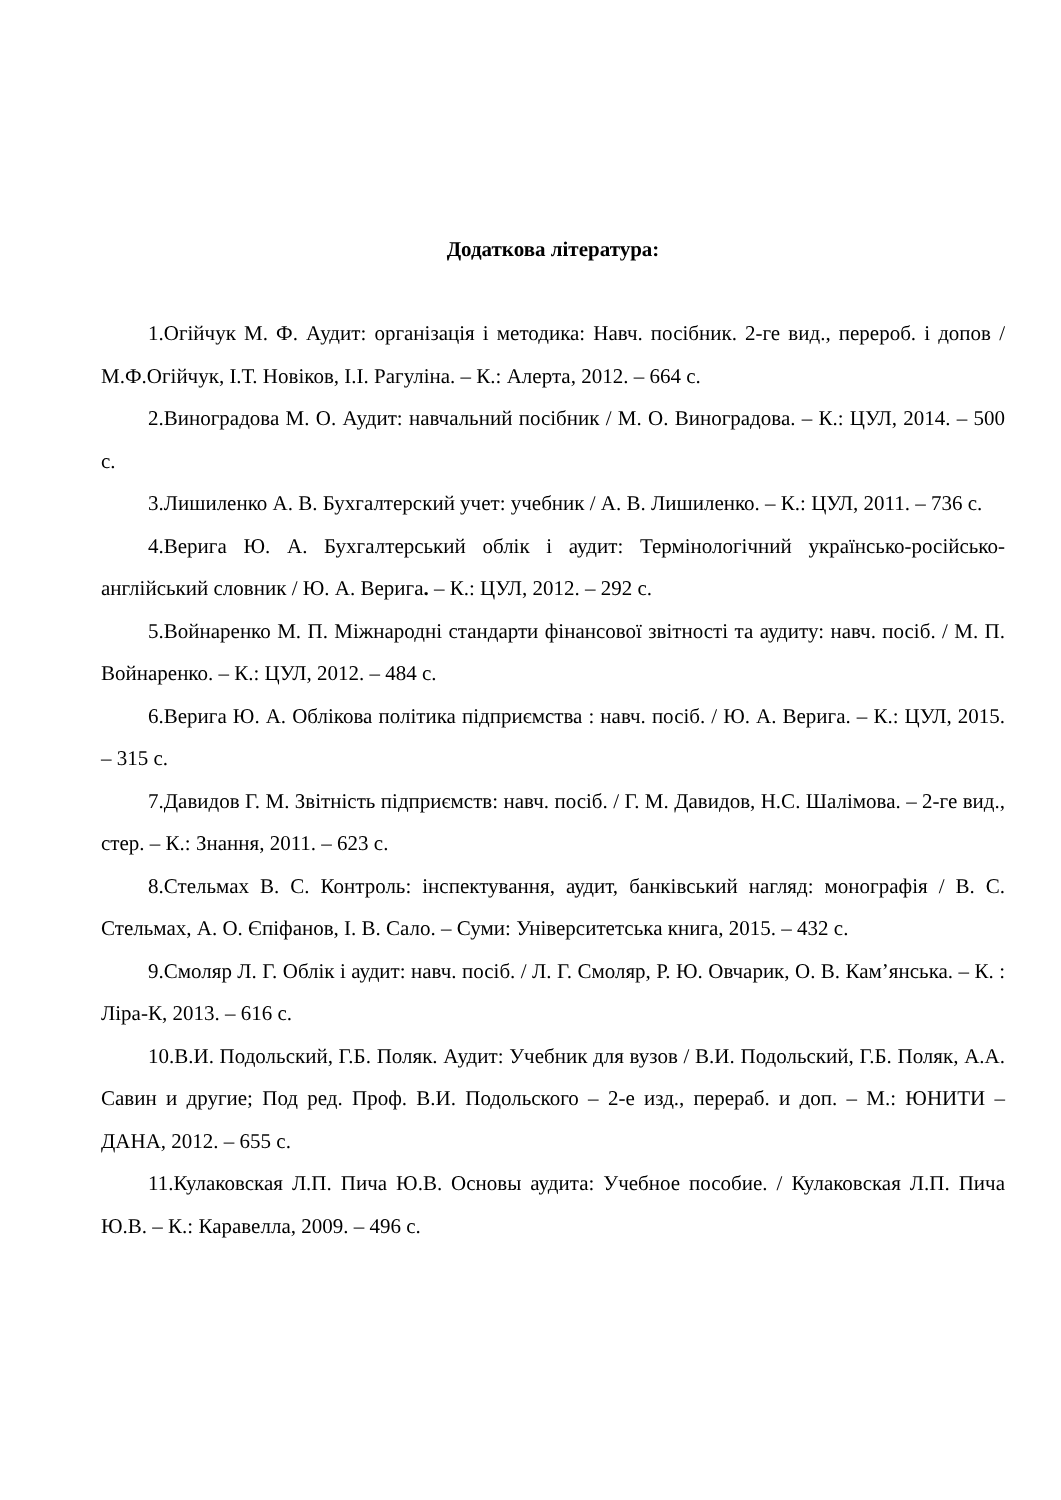Додаткова література:
1.Огійчук М. Ф. Аудит: організація і методика: Навч. посібник. 2-ге вид., перероб. і допов / М.Ф.Огійчук, І.Т. Новіков, І.І. Рагуліна. – К.: Алерта, 2012. – 664 с.
2.Виноградова М. О. Аудит: навчальний посібник / М. О. Виноградова. – К.: ЦУЛ, 2014. – 500 с.
3.Лишиленко А. В. Бухгалтерский учет: учебник / А. В. Лишиленко. – К.: ЦУЛ, 2011. – 736 с.
4.Верига Ю. А. Бухгалтерський облік і аудит: Термінологічний українсько-російсько-англійський словник / Ю. А. Верига. – К.: ЦУЛ, 2012. – 292 с.
5.Войнаренко М. П. Міжнародні стандарти фінансової звітності та аудиту: навч. посіб. / М. П. Войнаренко. – К.: ЦУЛ, 2012. – 484 с.
6.Верига Ю. А. Облікова політика підприємства : навч. посіб. / Ю. А. Верига. – К.: ЦУЛ, 2015. – 315 с.
7.Давидов Г. М. Звітність підприємств: навч. посіб. / Г. М. Давидов, Н.С. Шалімова. – 2-ге вид., стер. – К.: Знання, 2011. – 623 с.
8.Стельмах В. С. Контроль: інспектування, аудит, банківський нагляд: монографія / В. С. Стельмах, А. О. Єпіфанов, І. В. Сало. – Суми: Університетська книга, 2015. – 432 с.
9.Смоляр Л. Г. Облік і аудит: навч. посіб. / Л. Г. Смоляр, Р. Ю. Овчарик, О. В. Кам’янська. – К. : Ліра-К, 2013. – 616 с.
10.В.И. Подольский, Г.Б. Поляк. Аудит: Учебник для вузов / В.И. Подольский, Г.Б. Поляк, А.А. Савин и другие; Под ред. Проф. В.И. Подольского – 2-е изд., перераб. и доп. – М.: ЮНИТИ – ДАНА, 2012. – 655 с.
11.Кулаковская Л.П. Пича Ю.В. Основы аудита: Учебное пособие. / Кулаковская Л.П. Пича Ю.В. – К.: Каравелла, 2009. – 496 с.